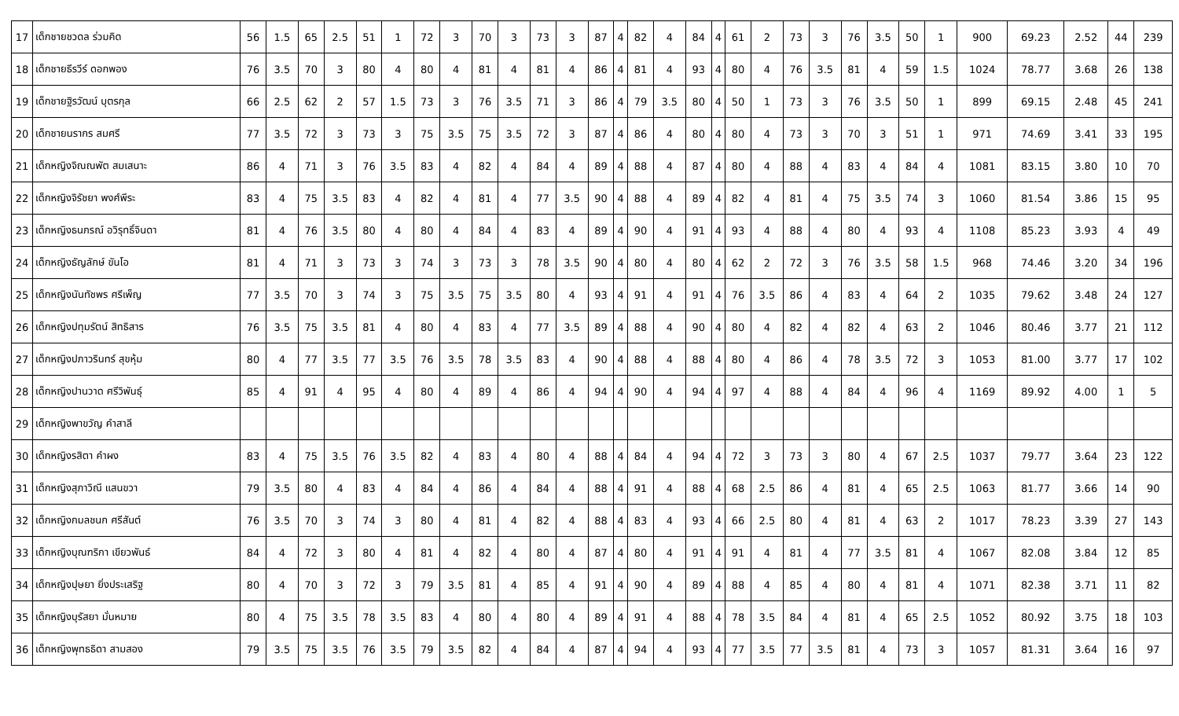| 17 | เด็กชายชวดล ร่วมคิด | 56 | 1.5 | 65 | 2.5 | 51 | 1 | 72 | 3 | 70 | 3 | 73 | 3 | 87 | 4 | 82 | 4 | 84 | 4 | 61 | 2 | 73 | 3 | 76 | 3.5 | 50 | 1 | 900 | 69.23 | 2.52 | 44 | 239 |
| 18 | เด็กชายธีรวีร์ ดอกพอง | 76 | 3.5 | 70 | 3 | 80 | 4 | 80 | 4 | 81 | 4 | 81 | 4 | 86 | 4 | 81 | 4 | 93 | 4 | 80 | 4 | 76 | 3.5 | 81 | 4 | 59 | 1.5 | 1024 | 78.77 | 3.68 | 26 | 138 |
| 19 | เด็กชายฐิรวัฒน์ บุตรกุล | 66 | 2.5 | 62 | 2 | 57 | 1.5 | 73 | 3 | 76 | 3.5 | 71 | 3 | 86 | 4 | 79 | 3.5 | 80 | 4 | 50 | 1 | 73 | 3 | 76 | 3.5 | 50 | 1 | 899 | 69.15 | 2.48 | 45 | 241 |
| 20 | เด็กชายนรากร สมศรี | 77 | 3.5 | 72 | 3 | 73 | 3 | 75 | 3.5 | 75 | 3.5 | 72 | 3 | 87 | 4 | 86 | 4 | 80 | 4 | 80 | 4 | 73 | 3 | 70 | 3 | 51 | 1 | 971 | 74.69 | 3.41 | 33 | 195 |
| 21 | เด็กหญิงจิณณพัต สมเสนาะ | 86 | 4 | 71 | 3 | 76 | 3.5 | 83 | 4 | 82 | 4 | 84 | 4 | 89 | 4 | 88 | 4 | 87 | 4 | 80 | 4 | 88 | 4 | 83 | 4 | 84 | 4 | 1081 | 83.15 | 3.80 | 10 | 70 |
| 22 | เด็กหญิงจิรัชยา พงศ์พีระ | 83 | 4 | 75 | 3.5 | 83 | 4 | 82 | 4 | 81 | 4 | 77 | 3.5 | 90 | 4 | 88 | 4 | 89 | 4 | 82 | 4 | 81 | 4 | 75 | 3.5 | 74 | 3 | 1060 | 81.54 | 3.86 | 15 | 95 |
| 23 | เด็กหญิงธนภรณ์ อวิรุทธิ์จินดา | 81 | 4 | 76 | 3.5 | 80 | 4 | 80 | 4 | 84 | 4 | 83 | 4 | 89 | 4 | 90 | 4 | 91 | 4 | 93 | 4 | 88 | 4 | 80 | 4 | 93 | 4 | 1108 | 85.23 | 3.93 | 4 | 49 |
| 24 | เด็กหญิงธัญลักษ์ ขันโอ | 81 | 4 | 71 | 3 | 73 | 3 | 74 | 3 | 73 | 3 | 78 | 3.5 | 90 | 4 | 80 | 4 | 80 | 4 | 62 | 2 | 72 | 3 | 76 | 3.5 | 58 | 1.5 | 968 | 74.46 | 3.20 | 34 | 196 |
| 25 | เด็กหญิงนันทัชพร ศรีเพ็ญ | 77 | 3.5 | 70 | 3 | 74 | 3 | 75 | 3.5 | 75 | 3.5 | 80 | 4 | 93 | 4 | 91 | 4 | 91 | 4 | 76 | 3.5 | 86 | 4 | 83 | 4 | 64 | 2 | 1035 | 79.62 | 3.48 | 24 | 127 |
| 26 | เด็กหญิงปทุมรัตน์ สิทธิสาร | 76 | 3.5 | 75 | 3.5 | 81 | 4 | 80 | 4 | 83 | 4 | 77 | 3.5 | 89 | 4 | 88 | 4 | 90 | 4 | 80 | 4 | 82 | 4 | 82 | 4 | 63 | 2 | 1046 | 80.46 | 3.77 | 21 | 112 |
| 27 | เด็กหญิงปภาวรินทร์ สุขหุ้ม | 80 | 4 | 77 | 3.5 | 77 | 3.5 | 76 | 3.5 | 78 | 3.5 | 83 | 4 | 90 | 4 | 88 | 4 | 88 | 4 | 80 | 4 | 86 | 4 | 78 | 3.5 | 72 | 3 | 1053 | 81.00 | 3.77 | 17 | 102 |
| 28 | เด็กหญิงปานวาด ศรีวิพันธุ์ | 85 | 4 | 91 | 4 | 95 | 4 | 80 | 4 | 89 | 4 | 86 | 4 | 94 | 4 | 90 | 4 | 94 | 4 | 97 | 4 | 88 | 4 | 84 | 4 | 96 | 4 | 1169 | 89.92 | 4.00 | 1 | 5 |
| 29 | เด็กหญิงพาขวัญ คำสาลี | | | | | | | | | | | | | | | | | | | | | | | | | | | | | | | |
| 30 | เด็กหญิงรสิตา คำผง | 83 | 4 | 75 | 3.5 | 76 | 3.5 | 82 | 4 | 83 | 4 | 80 | 4 | 88 | 4 | 84 | 4 | 94 | 4 | 72 | 3 | 73 | 3 | 80 | 4 | 67 | 2.5 | 1037 | 79.77 | 3.64 | 23 | 122 |
| 31 | เด็กหญิงสุภาวิณี แสนขวา | 79 | 3.5 | 80 | 4 | 83 | 4 | 84 | 4 | 86 | 4 | 84 | 4 | 88 | 4 | 91 | 4 | 88 | 4 | 68 | 2.5 | 86 | 4 | 81 | 4 | 65 | 2.5 | 1063 | 81.77 | 3.66 | 14 | 90 |
| 32 | เด็กหญิงกมลชนก ศรีสันต์ | 76 | 3.5 | 70 | 3 | 74 | 3 | 80 | 4 | 81 | 4 | 82 | 4 | 88 | 4 | 83 | 4 | 93 | 4 | 66 | 2.5 | 80 | 4 | 81 | 4 | 63 | 2 | 1017 | 78.23 | 3.39 | 27 | 143 |
| 33 | เด็กหญิงบุณฑริกา เขียวพันธ์ | 84 | 4 | 72 | 3 | 80 | 4 | 81 | 4 | 82 | 4 | 80 | 4 | 87 | 4 | 80 | 4 | 91 | 4 | 91 | 4 | 81 | 4 | 77 | 3.5 | 81 | 4 | 1067 | 82.08 | 3.84 | 12 | 85 |
| 34 | เด็กหญิงปุษยา ยิ่งประเสริฐ | 80 | 4 | 70 | 3 | 72 | 3 | 79 | 3.5 | 81 | 4 | 85 | 4 | 91 | 4 | 90 | 4 | 89 | 4 | 88 | 4 | 85 | 4 | 80 | 4 | 81 | 4 | 1071 | 82.38 | 3.71 | 11 | 82 |
| 35 | เด็กหญิงบุรัสยา มั่นหมาย | 80 | 4 | 75 | 3.5 | 78 | 3.5 | 83 | 4 | 80 | 4 | 80 | 4 | 89 | 4 | 91 | 4 | 88 | 4 | 78 | 3.5 | 84 | 4 | 81 | 4 | 65 | 2.5 | 1052 | 80.92 | 3.75 | 18 | 103 |
| 36 | เด็กหญิงพุทธธิดา สามสอง | 79 | 3.5 | 75 | 3.5 | 76 | 3.5 | 79 | 3.5 | 82 | 4 | 84 | 4 | 87 | 4 | 94 | 4 | 93 | 4 | 77 | 3.5 | 77 | 3.5 | 81 | 4 | 73 | 3 | 1057 | 81.31 | 3.64 | 16 | 97 |